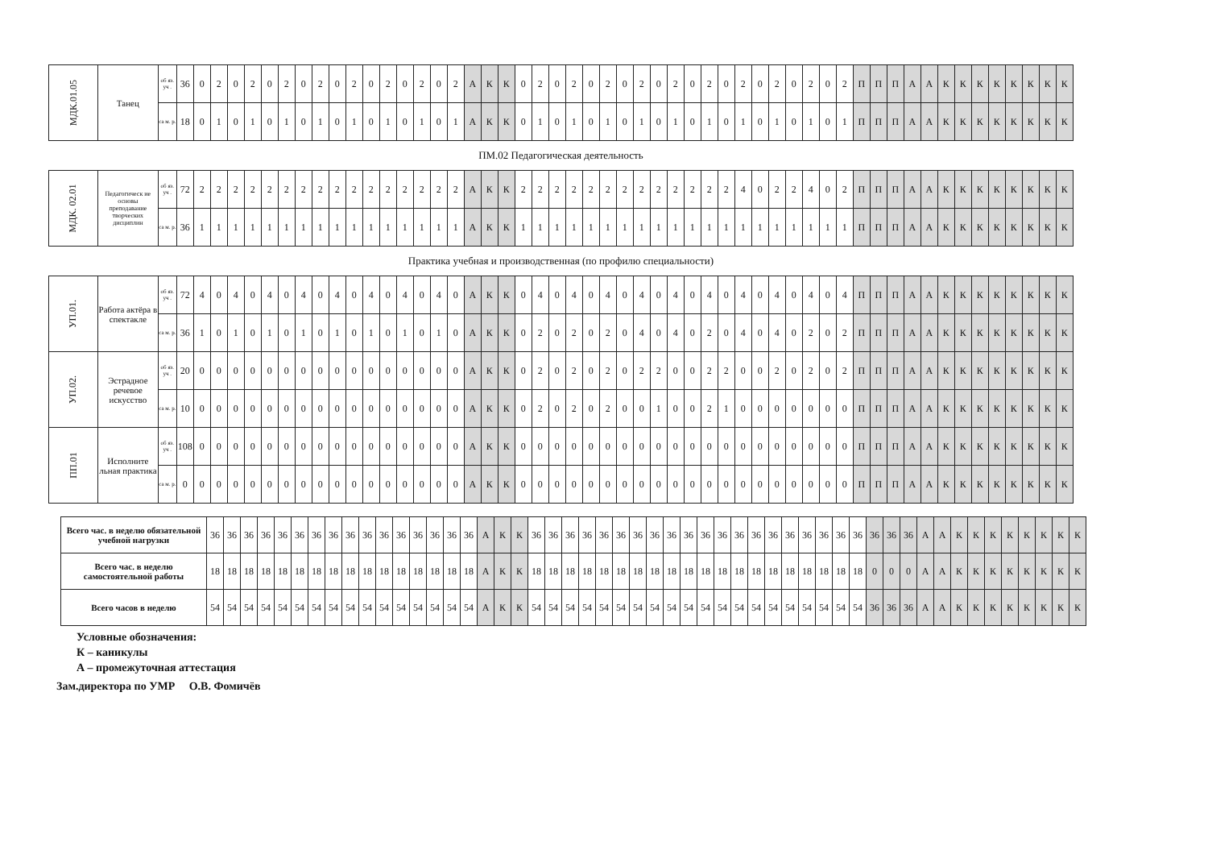| МДК.01.05 | Танец | об яз. уч . | 36 | 0 | 2 | 0 | 2 | 0 | 2 | 0 | 2 | 0 | 2 | 0 | 2 | 0 | 2 | 0 | 2 | А | К | К | 0 | 2 | 0 | 2 | 0 | 2 | 0 | 2 | 0 | 2 | 0 | 2 | 0 | 2 | 0 | 2 | 0 | 2 | 0 | 2 | П | П | П | А | А | К | К | К | К | К | К | К | К |
| | | са м. р. | 18 | 0 | 1 | 0 | 1 | 0 | 1 | 0 | 1 | 0 | 1 | 0 | 1 | 0 | 1 | 0 | 1 | А | К | К | 0 | 1 | 0 | 1 | 0 | 1 | 0 | 1 | 0 | 1 | 0 | 1 | 0 | 1 | 0 | 1 | 0 | 1 | 0 | 1 | П | П | П | А | А | К | К | К | К | К | К | К | К |
| ПМ.02 Педагогическая деятельность | | | | | | | | | | | | | | | | | | | | | | | | | | | | | | | | | | | | | | | | | | | | | | | | | | | | | | | |
| МДК. 02.01 | Педагогическ ие основы преподавание творческих дисциплин | об яз. уч . | 72 | 2 | 2 | 2 | 2 | 2 | 2 | 2 | 2 | 2 | 2 | 2 | 2 | 2 | 2 | 2 | 2 | А | К | К | 2 | 2 | 2 | 2 | 2 | 2 | 2 | 2 | 2 | 2 | 2 | 2 | 2 | 4 | 0 | 2 | 2 | 4 | 0 | 2 | П | П | П | А | А | К | К | К | К | К | К | К | К |
| | | са м. р. | 36 | 1 | 1 | 1 | 1 | 1 | 1 | 1 | 1 | 1 | 1 | 1 | 1 | 1 | 1 | 1 | 1 | А | К | К | 1 | 1 | 1 | 1 | 1 | 1 | 1 | 1 | 1 | 1 | 1 | 1 | 1 | 1 | 1 | 1 | 1 | 1 | 1 | 1 | П | П | П | А | А | К | К | К | К | К | К | К | К |
| Практика учебная и производственная (по профилю специальности) | | | | | | | | | | | | | | | | | | | | | | | | | | | | | | | | | | | | | | | | | | | | | | | | | | | | | | | |
| УП.01. | Работа актёра в спектакле | об яз. уч . | 72 | 4 | 0 | 4 | 0 | 4 | 0 | 4 | 0 | 4 | 0 | 4 | 0 | 4 | 0 | 4 | 0 | А | К | К | 0 | 4 | 0 | 4 | 0 | 4 | 0 | 4 | 0 | 4 | 0 | 4 | 0 | 4 | 0 | 4 | 0 | 4 | 0 | 4 | П | П | П | А | А | К | К | К | К | К | К | К | К |
| | | са м. р. | 36 | 1 | 0 | 1 | 0 | 1 | 0 | 1 | 0 | 1 | 0 | 1 | 0 | 1 | 0 | 1 | 0 | А | К | К | 0 | 2 | 0 | 2 | 0 | 2 | 0 | 4 | 0 | 4 | 0 | 2 | 0 | 4 | 0 | 4 | 0 | 2 | 0 | 2 | П | П | П | А | А | К | К | К | К | К | К | К | К |
| УП.02. | Эстрадное речевое искусство | об яз. уч . | 20 | 0 | 0 | 0 | 0 | 0 | 0 | 0 | 0 | 0 | 0 | 0 | 0 | 0 | 0 | 0 | 0 | А | К | К | 0 | 2 | 0 | 2 | 0 | 2 | 0 | 2 | 2 | 0 | 0 | 2 | 2 | 0 | 0 | 2 | 0 | 2 | 0 | 2 | П | П | П | А | А | К | К | К | К | К | К | К | К |
| | | са м. р. | 10 | 0 | 0 | 0 | 0 | 0 | 0 | 0 | 0 | 0 | 0 | 0 | 0 | 0 | 0 | 0 | 0 | А | К | К | 0 | 2 | 0 | 2 | 0 | 2 | 0 | 0 | 1 | 0 | 0 | 2 | 1 | 0 | 0 | 0 | 0 | 0 | 0 | 0 | П | П | П | А | А | К | К | К | К | К | К | К | К |
| ПП.01 | Исполните льная практика | об яз. уч . | 108 | 0 | 0 | 0 | 0 | 0 | 0 | 0 | 0 | 0 | 0 | 0 | 0 | 0 | 0 | 0 | 0 | А | К | К | 0 | 0 | 0 | 0 | 0 | 0 | 0 | 0 | 0 | 0 | 0 | 0 | 0 | 0 | 0 | 0 | 0 | 0 | 0 | 0 | П | П | П | А | А | К | К | К | К | К | К | К | К |
| | | са м. р. | 0 | 0 | 0 | 0 | 0 | 0 | 0 | 0 | 0 | 0 | 0 | 0 | 0 | 0 | 0 | 0 | 0 | А | К | К | 0 | 0 | 0 | 0 | 0 | 0 | 0 | 0 | 0 | 0 | 0 | 0 | 0 | 0 | 0 | 0 | 0 | 0 | 0 | 0 | П | П | П | А | А | К | К | К | К | К | К | К | К |
| Всего час. в неделю обязательной учебной нагрузки | 36 | 36 | 36 | 36 | 36 | 36 | 36 | 36 | 36 | 36 | 36 | 36 | 36 | 36 | 36 | 36 | А | К | К | 36 | 36 | 36 | 36 | 36 | 36 | 36 | 36 | 36 | 36 | 36 | 36 | 36 | 36 | 36 | 36 | 36 | 36 | 36 | 36 | 36 | 36 | 36 | А | А | К | К | К | К | К | К | К | К |
| Всего час. в неделю самостоятельной работы | 18 | 18 | 18 | 18 | 18 | 18 | 18 | 18 | 18 | 18 | 18 | 18 | 18 | 18 | 18 | 18 | А | К | К | 18 | 18 | 18 | 18 | 18 | 18 | 18 | 18 | 18 | 18 | 18 | 18 | 18 | 18 | 18 | 18 | 18 | 18 | 18 | 18 | 0 | 0 | 0 | А | А | К | К | К | К | К | К | К | К |
| Всего часов в неделю | 54 | 54 | 54 | 54 | 54 | 54 | 54 | 54 | 54 | 54 | 54 | 54 | 54 | 54 | 54 | 54 | А | К | К | 54 | 54 | 54 | 54 | 54 | 54 | 54 | 54 | 54 | 54 | 54 | 54 | 54 | 54 | 54 | 54 | 54 | 54 | 54 | 54 | 36 | 36 | 36 | А | А | К | К | К | К | К | К | К | К |
Условные обозначения:
К – каникулы
А – промежуточная аттестация
Зам.директора по УМР О.В. Фомичёв